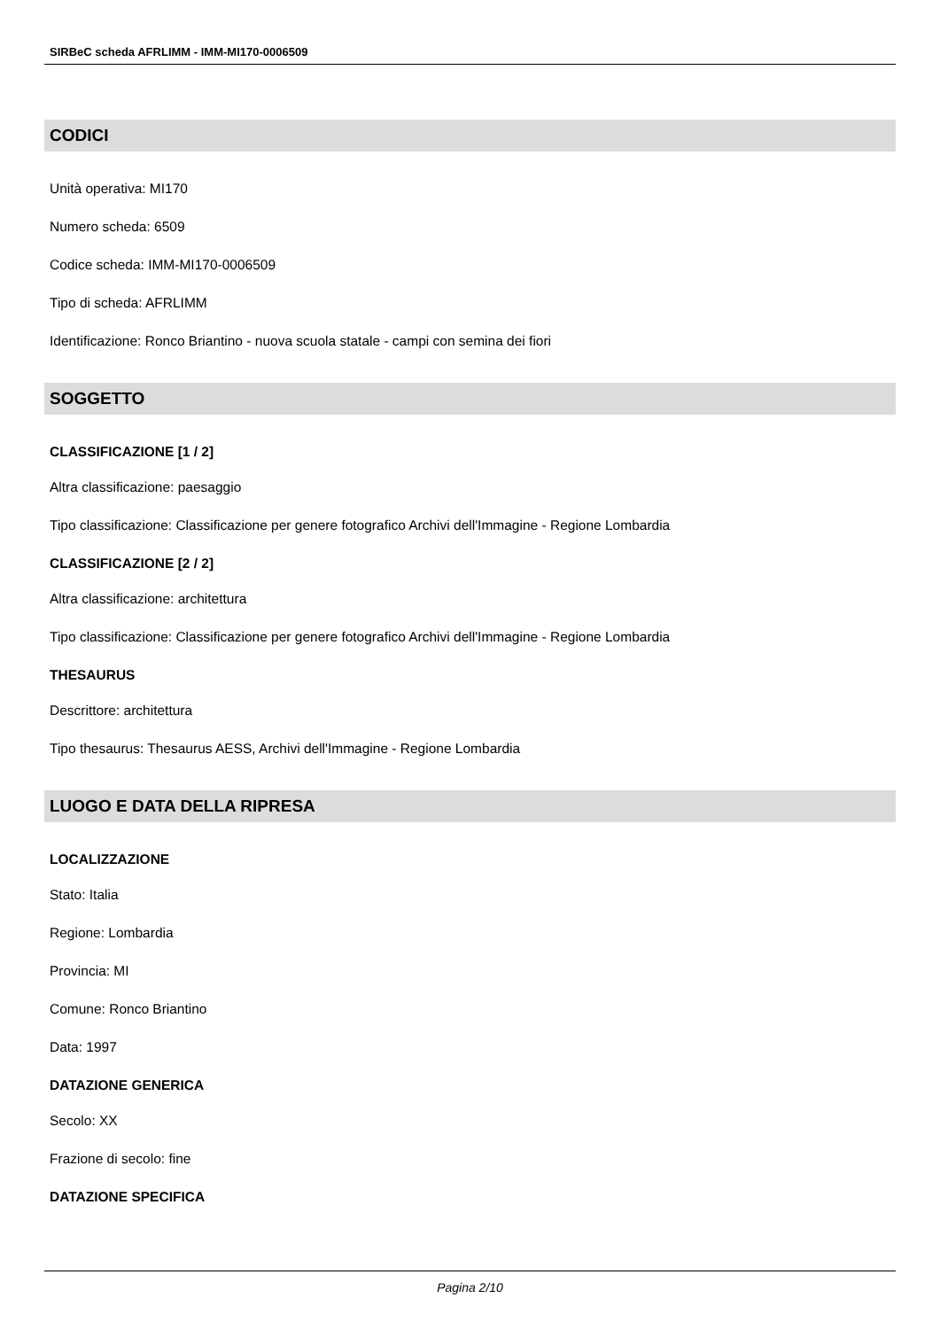SIRBeC scheda AFRLIMM - IMM-MI170-0006509
CODICI
Unità operativa: MI170
Numero scheda: 6509
Codice scheda: IMM-MI170-0006509
Tipo di scheda: AFRLIMM
Identificazione: Ronco Briantino - nuova scuola statale - campi con semina dei fiori
SOGGETTO
CLASSIFICAZIONE [1 / 2]
Altra classificazione: paesaggio
Tipo classificazione: Classificazione per genere fotografico Archivi dell'Immagine - Regione Lombardia
CLASSIFICAZIONE [2 / 2]
Altra classificazione: architettura
Tipo classificazione: Classificazione per genere fotografico Archivi dell'Immagine - Regione Lombardia
THESAURUS
Descrittore: architettura
Tipo thesaurus: Thesaurus AESS, Archivi dell'Immagine - Regione Lombardia
LUOGO E DATA DELLA RIPRESA
LOCALIZZAZIONE
Stato: Italia
Regione: Lombardia
Provincia: MI
Comune: Ronco Briantino
Data: 1997
DATAZIONE GENERICA
Secolo: XX
Frazione di secolo: fine
DATAZIONE SPECIFICA
Pagina 2/10